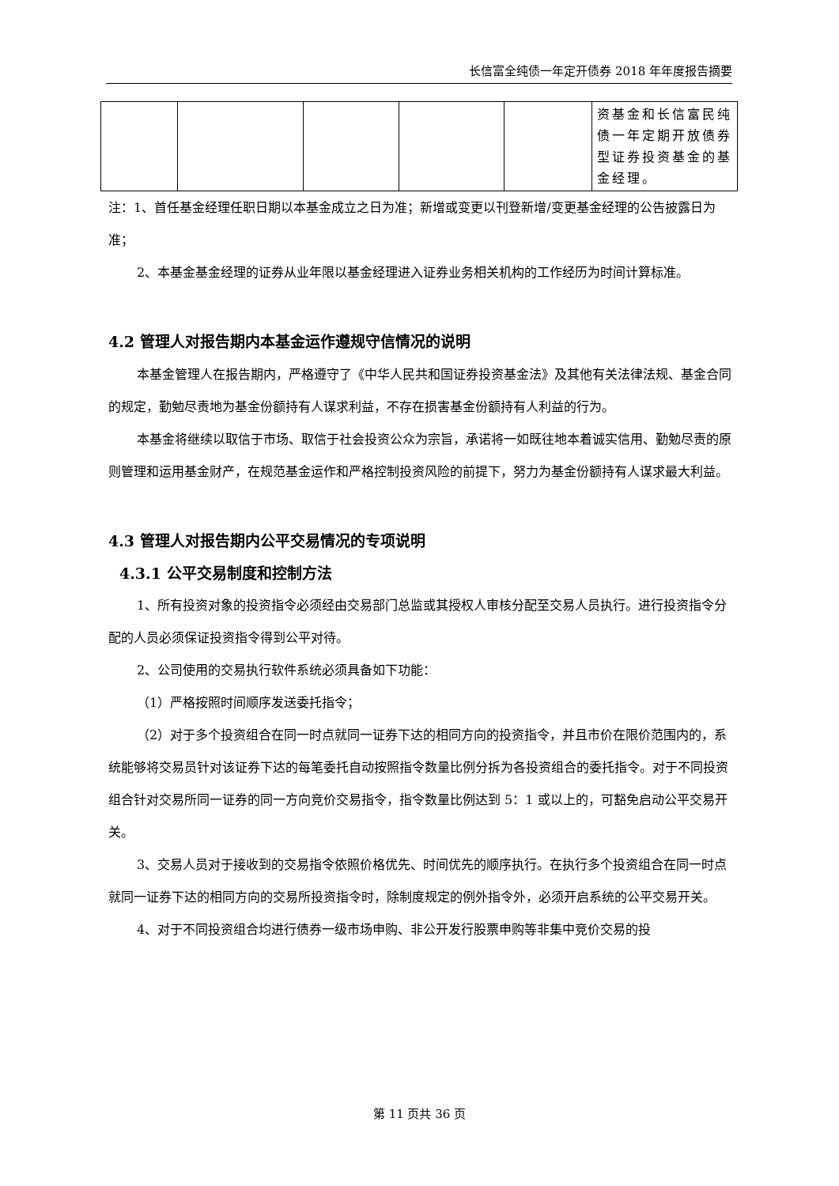长信富全纯债一年定开债券 2018 年年度报告摘要
| | | | | | 资基金和长信富民纯债一年定期开放债券型证券投资基金的基金经理。 |
注：1、首任基金经理任职日期以本基金成立之日为准；新增或变更以刊登新增/变更基金经理的公告披露日为准；
2、本基金基金经理的证券从业年限以基金经理进入证券业务相关机构的工作经历为时间计算标准。
4.2 管理人对报告期内本基金运作遵规守信情况的说明
本基金管理人在报告期内，严格遵守了《中华人民共和国证券投资基金法》及其他有关法律法规、基金合同的规定，勤勉尽责地为基金份额持有人谋求利益，不存在损害基金份额持有人利益的行为。
本基金将继续以取信于市场、取信于社会投资公众为宗旨，承诺将一如既往地本着诚实信用、勤勉尽责的原则管理和运用基金财产，在规范基金运作和严格控制投资风险的前提下，努力为基金份额持有人谋求最大利益。
4.3 管理人对报告期内公平交易情况的专项说明
4.3.1 公平交易制度和控制方法
1、所有投资对象的投资指令必须经由交易部门总监或其授权人审核分配至交易人员执行。进行投资指令分配的人员必须保证投资指令得到公平对待。
2、公司使用的交易执行软件系统必须具备如下功能：
（1）严格按照时间顺序发送委托指令；
（2）对于多个投资组合在同一时点就同一证券下达的相同方向的投资指令，并且市价在限价范围内的，系统能够将交易员针对该证券下达的每笔委托自动按照指令数量比例分拆为各投资组合的委托指令。对于不同投资组合针对交易所同一证券的同一方向竞价交易指令，指令数量比例达到 5：1 或以上的，可豁免启动公平交易开关。
3、交易人员对于接收到的交易指令依照价格优先、时间优先的顺序执行。在执行多个投资组合在同一时点就同一证券下达的相同方向的交易所投资指令时，除制度规定的例外指令外，必须开启系统的公平交易开关。
4、对于不同投资组合均进行债券一级市场申购、非公开发行股票申购等非集中竞价交易的投
第 11 页共 36 页